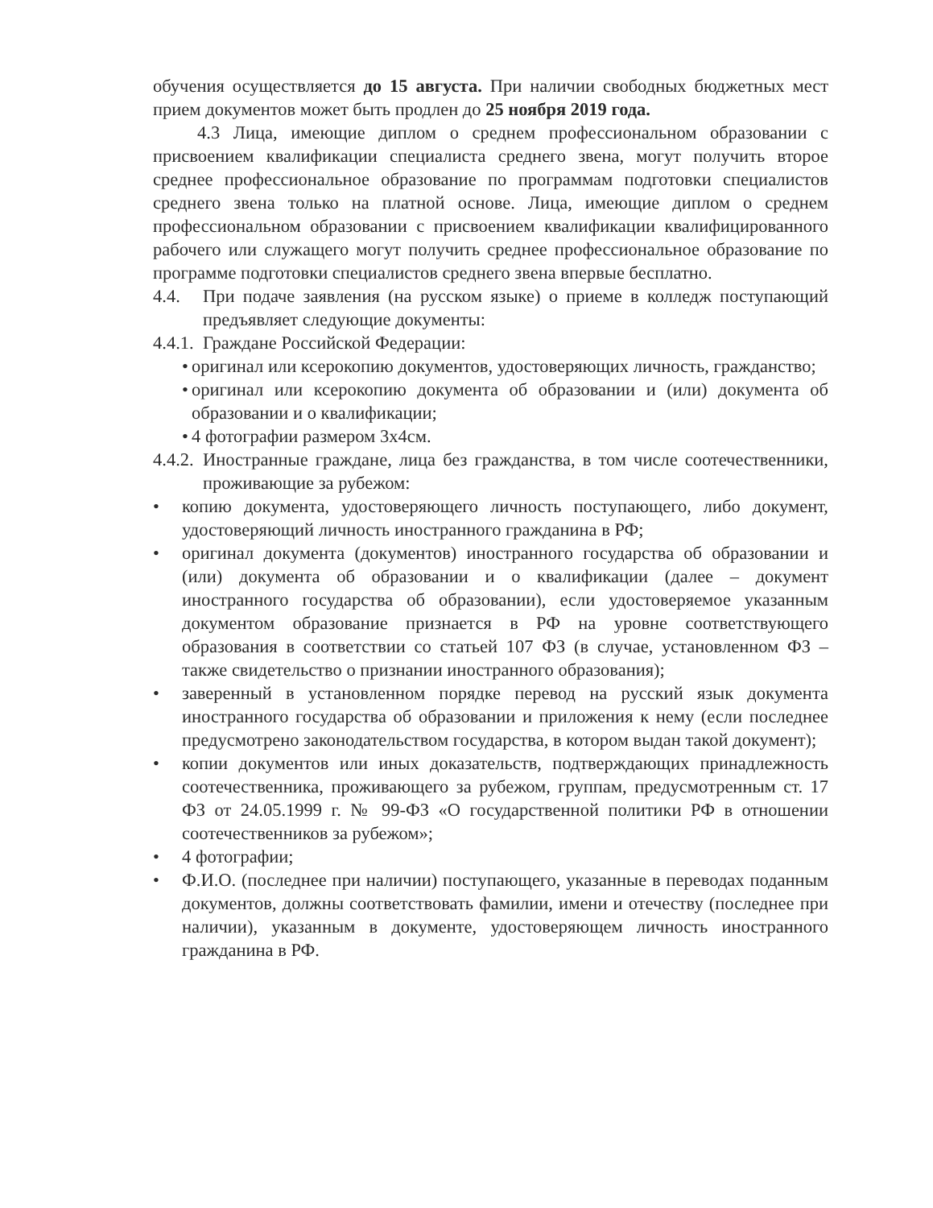обучения осуществляется до 15 августа. При наличии свободных бюджетных мест прием документов может быть продлен до 25 ноября 2019 года.
4.3 Лица, имеющие диплом о среднем профессиональном образовании с присвоением квалификации специалиста среднего звена, могут получить второе среднее профессиональное образование по программам подготовки специалистов среднего звена только на платной основе. Лица, имеющие диплом о среднем профессиональном образовании с присвоением квалификации квалифицированного рабочего или служащего могут получить среднее профессиональное образование по программе подготовки специалистов среднего звена впервые бесплатно.
4.4. При подаче заявления (на русском языке) о приеме в колледж поступающий предъявляет следующие документы:
4.4.1. Граждане Российской Федерации:
• оригинал или ксерокопию документов, удостоверяющих личность, гражданство;
• оригинал или ксерокопию документа об образовании и (или) документа об образовании и о квалификации;
• 4 фотографии размером 3х4см.
4.4.2. Иностранные граждане, лица без гражданства, в том числе соотечественники, проживающие за рубежом:
• копию документа, удостоверяющего личность поступающего, либо документ, удостоверяющий личность иностранного гражданина в РФ;
• оригинал документа (документов) иностранного государства об образовании и (или) документа об образовании и о квалификации (далее – документ иностранного государства об образовании), если удостоверяемое указанным документом образование признается в РФ на уровне соответствующего образования в соответствии со статьей 107 ФЗ (в случае, установленном ФЗ – также свидетельство о признании иностранного образования);
• заверенный в установленном порядке перевод на русский язык документа иностранного государства об образовании и приложения к нему (если последнее предусмотрено законодательством государства, в котором выдан такой документ);
• копии документов или иных доказательств, подтверждающих принадлежность соотечественника, проживающего за рубежом, группам, предусмотренным ст. 17 ФЗ от 24.05.1999 г. № 99-ФЗ «О государственной политики РФ в отношении соотечественников за рубежом»;
• 4 фотографии;
• Ф.И.О. (последнее при наличии) поступающего, указанные в переводах поданным документов, должны соответствовать фамилии, имени и отечеству (последнее при наличии), указанным в документе, удостоверяющем личность иностранного гражданина в РФ.